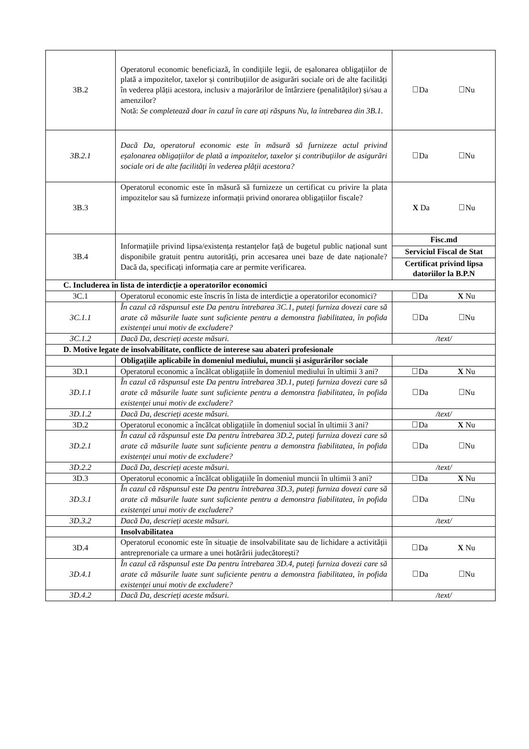| 3B.2 | Operatorul economic beneficiază, în condițiile legii, de eșalonarea obligațiilor de plată a impozitelor, taxelor și contribuțiilor de asigurări sociale ori de alte facilități în vederea plății acestora, inclusiv a majorărilor de întârziere (penalităților) și/sau a amenzilor? Notă: Se completează doar în cazul în care ați răspuns Nu, la întrebarea din 3B.1. | Da Nu |
| 3B.2.1 | Dacă Da, operatorul economic este în măsură să furnizeze actul privind eșalonarea obligațiilor de plată a impozitelor, taxelor și contribuțiilor de asigurări sociale ori de alte facilități în vederea plății acestora? | Da Nu |
| 3B.3 | Operatorul economic este în măsură să furnizeze un certificat cu privire la plata impozitelor sau să furnizeze informații privind onorarea obligațiilor fiscale? | X Da Nu |
| 3B.4 | Informațiile privind lipsa/existența restanțelor față de bugetul public național sunt disponibile gratuit pentru autorități, prin accesarea unei baze de date naționale? Dacă da, specificați informația care ar permite verificarea. | Fisc.md Serviciul Fiscal de Stat Certificat privind lipsa datoriilor la B.P.N |
| C. Includerea în lista de interdicție a operatorilor economici | | |
| 3C.1 | Operatorul economic este înscris în lista de interdicție a operatorilor economici? | Da X Nu |
| 3C.1.1 | În cazul că răspunsul este Da pentru întrebarea 3C.1, puteți furniza dovezi care să arate că măsurile luate sunt suficiente pentru a demonstra fiabilitatea, în pofida existenței unui motiv de excludere? | Da Nu |
| 3C.1.2 | Dacă Da, descrieți aceste măsuri. | /text/ |
| D. Motive legate de insolvabilitate, conflicte de interese sau abateri profesionale | | |
| | Obligațiile aplicabile în domeniul mediului, muncii și asigurărilor sociale | |
| 3D.1 | Operatorul economic a încălcat obligațiile în domeniul mediului în ultimii 3 ani? | Da X Nu |
| 3D.1.1 | În cazul că răspunsul este Da pentru întrebarea 3D.1, puteți furniza dovezi care să arate că măsurile luate sunt suficiente pentru a demonstra fiabilitatea, în pofida existenței unui motiv de excludere? | Da Nu |
| 3D.1.2 | Dacă Da, descrieți aceste măsuri. | /text/ |
| 3D.2 | Operatorul economic a încălcat obligațiile în domeniul social în ultimii 3 ani? | Da X Nu |
| 3D.2.1 | În cazul că răspunsul este Da pentru întrebarea 3D.2, puteți furniza dovezi care să arate că măsurile luate sunt suficiente pentru a demonstra fiabilitatea, în pofida existenței unui motiv de excludere? | Da Nu |
| 3D.2.2 | Dacă Da, descrieți aceste măsuri. | /text/ |
| 3D.3 | Operatorul economic a încălcat obligațiile în domeniul muncii în ultimii 3 ani? | Da X Nu |
| 3D.3.1 | În cazul că răspunsul este Da pentru întrebarea 3D.3, puteți furniza dovezi care să arate că măsurile luate sunt suficiente pentru a demonstra fiabilitatea, în pofida existenței unui motiv de excludere? | Da Nu |
| 3D.3.2 | Dacă Da, descrieți aceste măsuri. | /text/ |
| | Insolvabilitatea | |
| 3D.4 | Operatorul economic este în situație de insolvabilitate sau de lichidare a activității antreprenoriale ca urmare a unei hotărârii judecătorești? | Da X Nu |
| 3D.4.1 | În cazul că răspunsul este Da pentru întrebarea 3D.4, puteți furniza dovezi care să arate că măsurile luate sunt suficiente pentru a demonstra fiabilitatea, în pofida existenței unui motiv de excludere? | Da Nu |
| 3D.4.2 | Dacă Da, descrieți aceste măsuri. | /text/ |